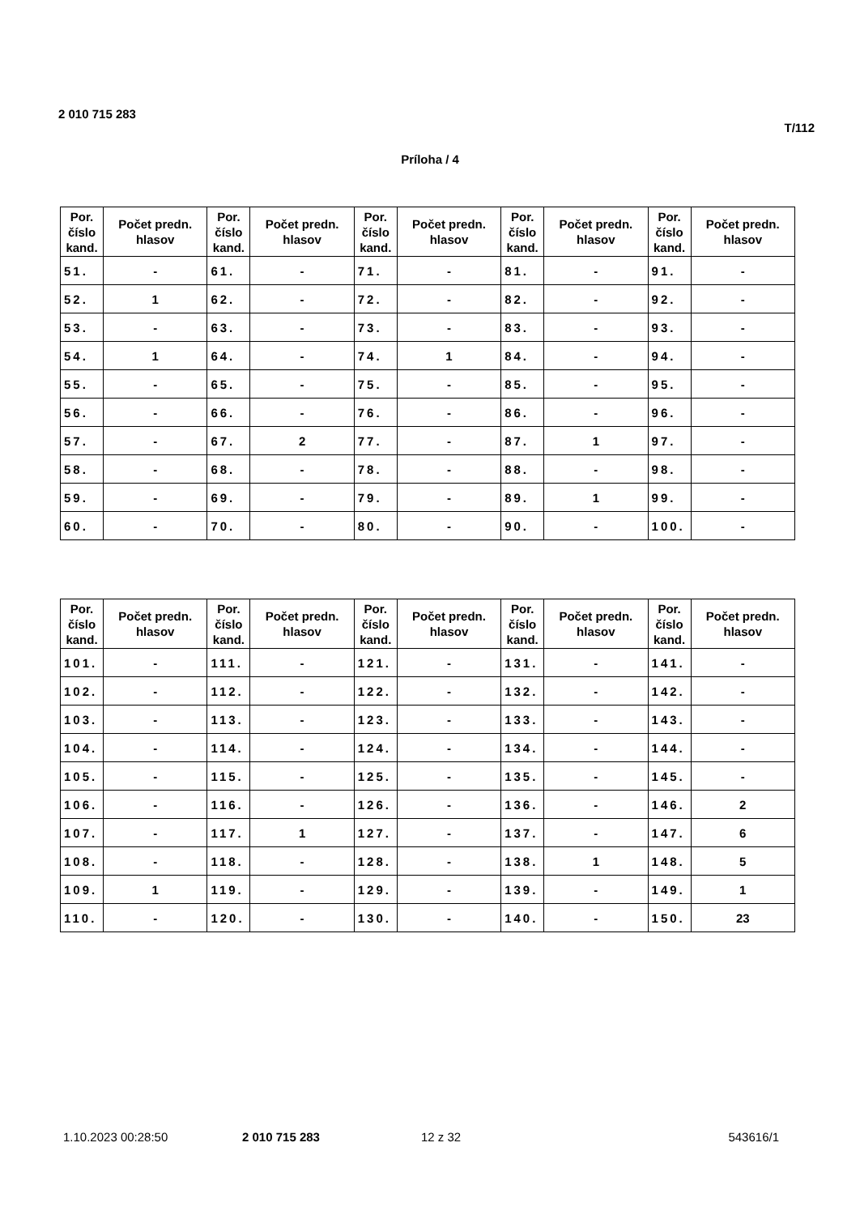2 010 715 283
T/112
Príloha / 4
| Por. číslo kand. | Počet predn. hlasov | Por. číslo kand. | Počet predn. hlasov | Por. číslo kand. | Počet predn. hlasov | Por. číslo kand. | Počet predn. hlasov | Por. číslo kand. | Počet predn. hlasov |
| --- | --- | --- | --- | --- | --- | --- | --- | --- | --- |
| 51. | - | 61. | - | 71. | - | 81. | - | 91. | - |
| 52. | 1 | 62. | - | 72. | - | 82. | - | 92. | - |
| 53. | - | 63. | - | 73. | - | 83. | - | 93. | - |
| 54. | 1 | 64. | - | 74. | 1 | 84. | - | 94. | - |
| 55. | - | 65. | - | 75. | - | 85. | - | 95. | - |
| 56. | - | 66. | - | 76. | - | 86. | - | 96. | - |
| 57. | - | 67. | 2 | 77. | - | 87. | 1 | 97. | - |
| 58. | - | 68. | - | 78. | - | 88. | - | 98. | - |
| 59. | - | 69. | - | 79. | - | 89. | 1 | 99. | - |
| 60. | - | 70. | - | 80. | - | 90. | - | 100. | - |
| Por. číslo kand. | Počet predn. hlasov | Por. číslo kand. | Počet predn. hlasov | Por. číslo kand. | Počet predn. hlasov | Por. číslo kand. | Počet predn. hlasov | Por. číslo kand. | Počet predn. hlasov |
| --- | --- | --- | --- | --- | --- | --- | --- | --- | --- |
| 101. | - | 111. | - | 121. | - | 131. | - | 141. | - |
| 102. | - | 112. | - | 122. | - | 132. | - | 142. | - |
| 103. | - | 113. | - | 123. | - | 133. | - | 143. | - |
| 104. | - | 114. | - | 124. | - | 134. | - | 144. | - |
| 105. | - | 115. | - | 125. | - | 135. | - | 145. | - |
| 106. | - | 116. | - | 126. | - | 136. | - | 146. | 2 |
| 107. | - | 117. | 1 | 127. | - | 137. | - | 147. | 6 |
| 108. | - | 118. | - | 128. | - | 138. | 1 | 148. | 5 |
| 109. | 1 | 119. | - | 129. | - | 139. | - | 149. | 1 |
| 110. | - | 120. | - | 130. | - | 140. | - | 150. | 23 |
1.10.2023 00:28:50 2 010 715 283 12 z 32 543616/1